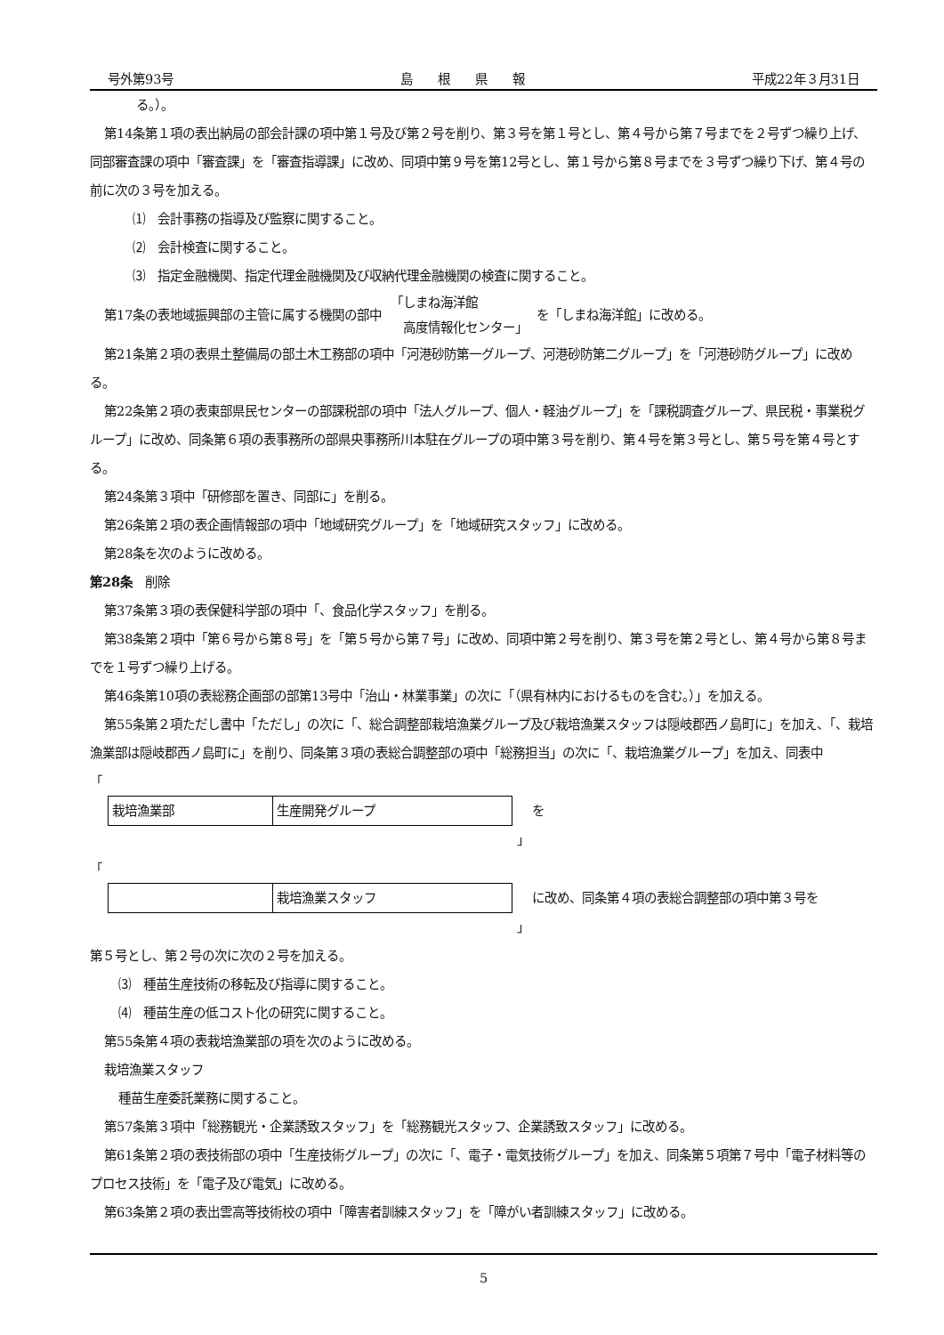号外第93号 島　　根　　県　　報 平成22年３月31日
る。）。
第14条第１項の表出納局の部会計課の項中第１号及び第２号を削り、第３号を第１号とし、第４号から第７号までを２号ずつ繰り上げ、同部審査課の項中「審査課」を「審査指導課」に改め、同項中第９号を第12号とし、第１号から第８号までを３号ずつ繰り下げ、第４号の前に次の３号を加える。
⑴　会計事務の指導及び監察に関すること。
⑵　会計検査に関すること。
⑶　指定金融機関、指定代理金融機関及び収納代理金融機関の検査に関すること。
第17条の表地域振興部の主管に属する機関の部中 「しまね海洋館
　高度情報化センター」 を「しまね海洋館」に改める。
第21条第２項の表県土整備局の部土木工務部の項中「河港砂防第一グループ、河港砂防第二グループ」を「河港砂防グループ」に改める。
第22条第２項の表東部県民センターの部課税部の項中「法人グループ、個人・軽油グループ」を「課税調査グループ、県民税・事業税グループ」に改め、同条第６項の表事務所の部県央事務所川本駐在グループの項中第３号を削り、第４号を第３号とし、第５号を第４号とする。
第24条第３項中「研修部を置き、同部に」を削る。
第26条第２項の表企画情報部の項中「地域研究グループ」を「地域研究スタッフ」に改める。
第28条を次のように改める。
第28条　削除
第37条第３項の表保健科学部の項中「、食品化学スタッフ」を削る。
第38条第２項中「第６号から第８号」を「第５号から第７号」に改め、同項中第２号を削り、第３号を第２号とし、第４号から第８号までを１号ずつ繰り上げる。
第46条第10項の表総務企画部の部第13号中「治山・林業事業」の次に「（県有林内におけるものを含む。）」を加える。
第55条第２項ただし書中「ただし」の次に「、総合調整部栽培漁業グループ及び栽培漁業スタッフは隠岐郡西ノ島町に」を加え、「、栽培漁業部は隠岐郡西ノ島町に」を削り、同条第３項の表総合調整部の項中「総務担当」の次に「、栽培漁業グループ」を加え、同表中
「
| 栽培漁業部 | 生産開発グループ |
を
」
「
| | 栽培漁業スタッフ |
に改め、同条第４項の表総合調整部の項中第３号を
」
第５号とし、第２号の次に次の２号を加える。
⑶　種苗生産技術の移転及び指導に関すること。
⑷　種苗生産の低コスト化の研究に関すること。
第55条第４項の表栽培漁業部の項を次のように改める。
栽培漁業スタッフ
種苗生産委託業務に関すること。
第57条第３項中「総務観光・企業誘致スタッフ」を「総務観光スタッフ、企業誘致スタッフ」に改める。
第61条第２項の表技術部の項中「生産技術グループ」の次に「、電子・電気技術グループ」を加え、同条第５項第７号中「電子材料等のプロセス技術」を「電子及び電気」に改める。
第63条第２項の表出雲高等技術校の項中「障害者訓練スタッフ」を「障がい者訓練スタッフ」に改める。
5